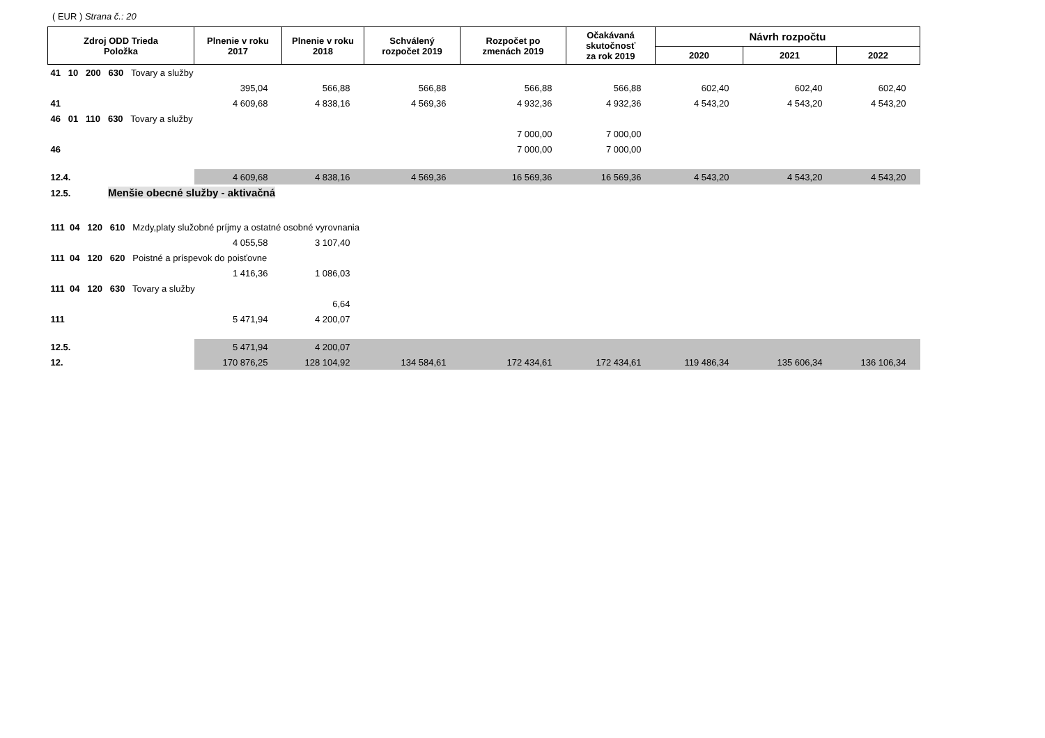( EUR ) Strana č.: 20
| Zdroj ODD Trieda Položka | Plnenie v roku 2017 | Plnenie v roku 2018 | Schválený rozpočet 2019 | Rozpočet po zmenách 2019 | Očakávaná skutočnosť za rok 2019 | Návrh rozpočtu | | |
| --- | --- | --- | --- | --- | --- | --- | --- | --- |
| | | | | | | 2020 | 2021 | 2022 |
| 41 10 200 630 Tovary a služby | | | | | | | | |
| | 395,04 | 566,88 | 566,88 | 566,88 | 566,88 | 602,40 | 602,40 | 602,40 |
| 41 | 4 609,68 | 4 838,16 | 4 569,36 | 4 932,36 | 4 932,36 | 4 543,20 | 4 543,20 | 4 543,20 |
| 46 01 110 630 Tovary a služby | | | | | | | | |
| | | | | 7 000,00 | 7 000,00 | | | |
| 46 | | | | 7 000,00 | 7 000,00 | | | |
| 12.4. | 4 609,68 | 4 838,16 | 4 569,36 | 16 569,36 | 16 569,36 | 4 543,20 | 4 543,20 | 4 543,20 |
| 12.5. Menšie obecné služby - aktivačná | | | | | | | | |
| 111 04 120 610 Mzdy,platy služobné príjmy a ostatné osobné vyrovnania | | | | | | | | |
| | 4 055,58 | 3 107,40 | | | | | | |
| 111 04 120 620 Poistné a príspevok do poisťovne | | | | | | | | |
| | 1 416,36 | 1 086,03 | | | | | | |
| 111 04 120 630 Tovary a služby | | | | | | | | |
| | | 6,64 | | | | | | |
| 111 | 5 471,94 | 4 200,07 | | | | | | |
| 12.5. | 5 471,94 | 4 200,07 | | | | | | |
| 12. | 170 876,25 | 128 104,92 | 134 584,61 | 172 434,61 | 172 434,61 | 119 486,34 | 135 606,34 | 136 106,34 |